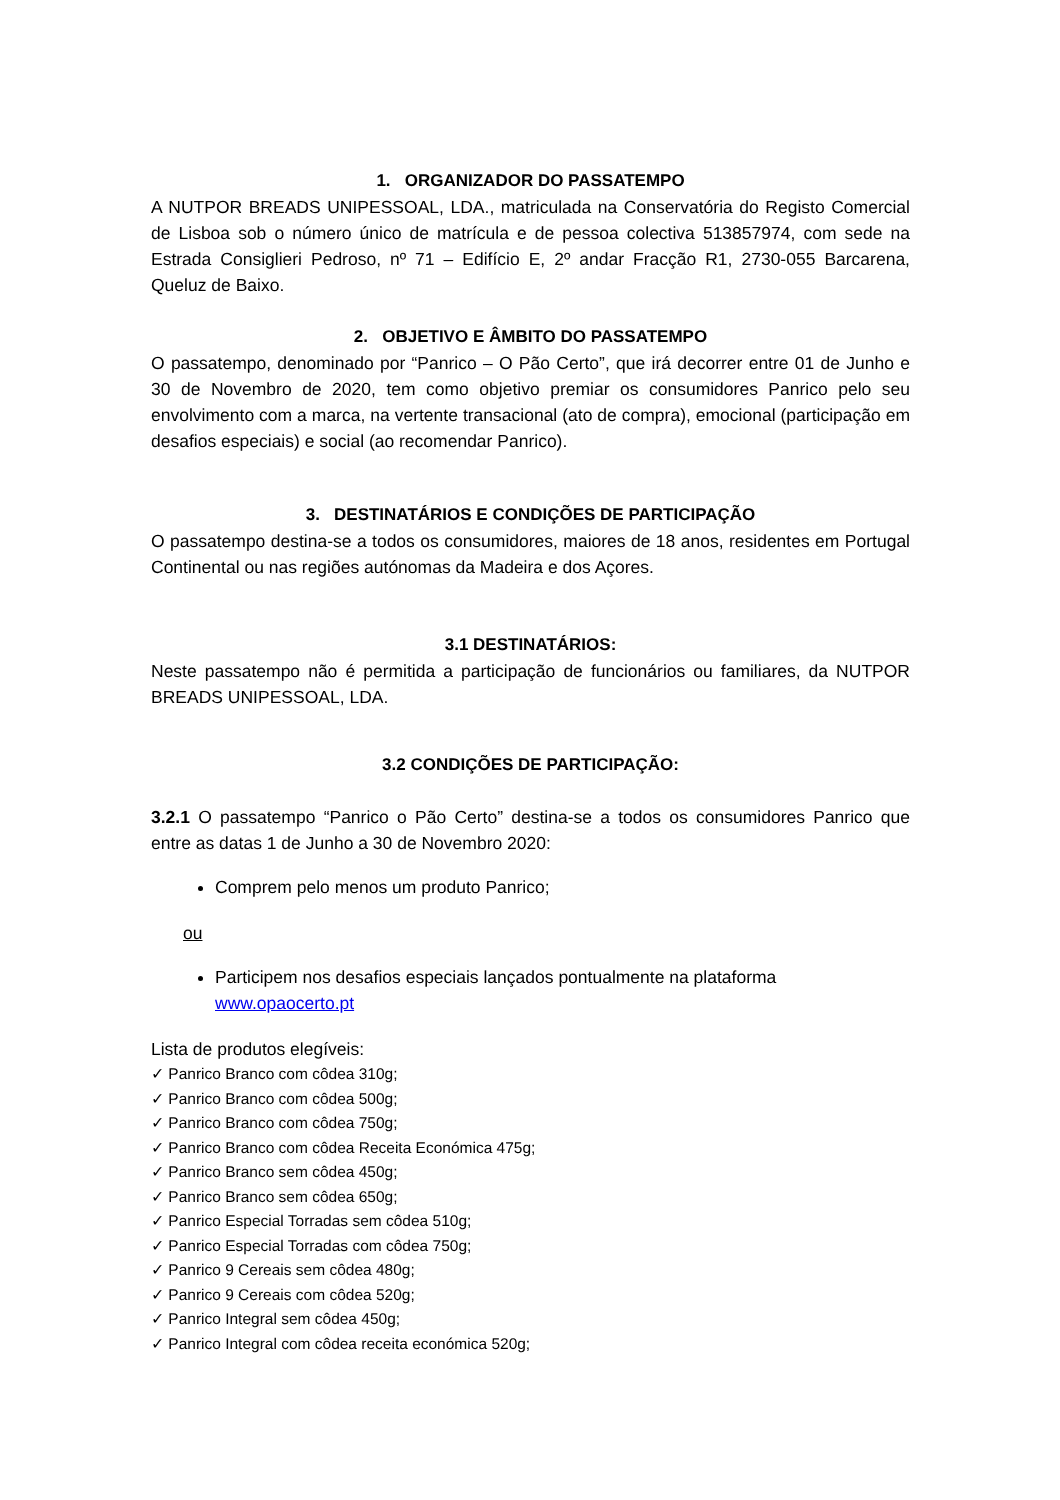1. ORGANIZADOR DO PASSATEMPO
A NUTPOR BREADS UNIPESSOAL, LDA., matriculada na Conservatória do Registo Comercial de Lisboa sob o número único de matrícula e de pessoa colectiva 513857974, com sede na Estrada Consiglieri Pedroso, nº 71 – Edifício E, 2º andar Fracção R1, 2730-055 Barcarena, Queluz de Baixo.
2. OBJETIVO E ÂMBITO DO PASSATEMPO
O passatempo, denominado por “Panrico – O Pão Certo”, que irá decorrer entre 01 de Junho e 30 de Novembro de 2020, tem como objetivo premiar os consumidores Panrico pelo seu envolvimento com a marca, na vertente transacional (ato de compra), emocional (participação em desafios especiais) e social (ao recomendar Panrico).
3. DESTINATÁRIOS E CONDIÇÕES DE PARTICIPAÇÃO
O passatempo destina-se a todos os consumidores, maiores de 18 anos, residentes em Portugal Continental ou nas regiões autónomas da Madeira e dos Açores.
3.1 DESTINATÁRIOS:
Neste passatempo não é permitida a participação de funcionários ou familiares, da NUTPOR BREADS UNIPESSOAL, LDA.
3.2 CONDIÇÕES DE PARTICIPAÇÃO:
3.2.1 O passatempo “Panrico o Pão Certo” destina-se a todos os consumidores Panrico que entre as datas 1 de Junho a 30 de Novembro 2020:
Comprem pelo menos um produto Panrico;
ou
Participem nos desafios especiais lançados pontualmente na plataforma www.opaocerto.pt
Lista de produtos elegíveis:
✓ Panrico Branco com côdea 310g;
✓ Panrico Branco com côdea 500g;
✓ Panrico Branco com côdea 750g;
✓ Panrico Branco com côdea Receita Económica 475g;
✓ Panrico Branco sem côdea 450g;
✓ Panrico Branco sem côdea 650g;
✓ Panrico Especial Torradas sem côdea 510g;
✓ Panrico Especial Torradas com côdea 750g;
✓ Panrico 9 Cereais sem côdea 480g;
✓ Panrico 9 Cereais com côdea 520g;
✓ Panrico Integral sem côdea 450g;
✓ Panrico Integral com côdea receita económica 520g;